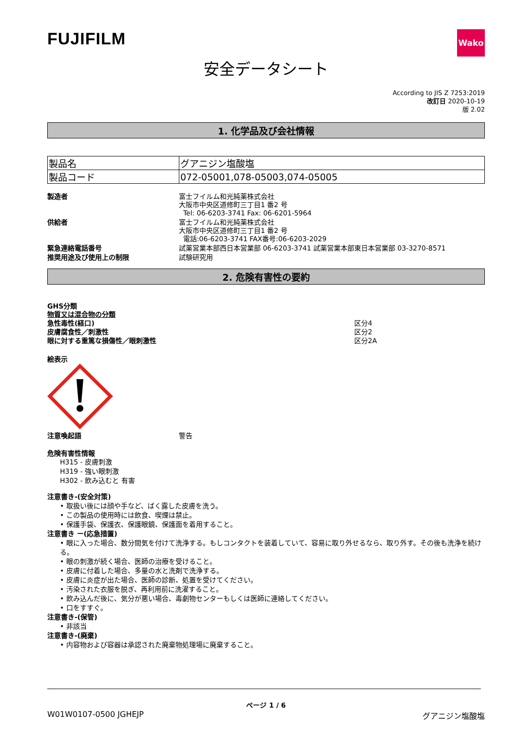FUJIFILM
Wako
安全データシート
According to JIS Z 7253:2019
改訂日 2020-10-19
版 2.02
1. 化学品及び会社情報
| 製品名 | グアニジン塩酸塩 |
| 製品コード | 072-05001,078-05003,074-05005 |
製造者 富士フイルム和光純薬株式会社
大阪市中央区道修町三丁目1 番2 号
Tel: 06-6203-3741 Fax: 06-6201-5964
供給者 富士フイルム和光純薬株式会社
大阪市中央区道修町三丁目1 番2 号
電話:06-6203-3741 FAX番号:06-6203-2029
緊急連絡電話番号 試薬営業本部西日本営業部 06-6203-3741 試薬営業本部東日本営業部 03-3270-8571
推奨用途及び使用上の制限 試験研究用
2. 危険有害性の要約
GHS分類
物質又は混合物の分類
急性毒性(経口) 区分4
皮膚腐食性／刺激性 区分2
眼に対する重篤な損傷性／眼刺激性 区分2A
絵表示
注意喚起語 警告
危険有害性情報
H315 - 皮膚刺激
H319 - 強い眼刺激
H302 - 飲み込むと 有害
注意書き-(安全対策)
• 取扱い後には顔や手など、ばく露した皮膚を洗う。
• この製品の使用時には飲食、喫煙は禁止。
• 保護手袋、保護衣、保護眼鏡、保護面を着用すること。
注意書き ー(応急措置)
• 眼に入った場合、数分間気を付けて洗浄する。もしコンタクトを装着していて、容易に取り外せるなら、取り外す。その後も洗浄を続ける。
• 眼の刺激が続く場合、医師の治療を受けること。
• 皮膚に付着した場合、多量の水と洗剤で洗浄する。
• 皮膚に炎症が出た場合、医師の診断、処置を受けてください。
• 汚染された衣服を脱ぎ、再利用前に洗濯すること。
• 飲み込んだ後に、気分が悪い場合、毒劇物センターもしくは医師に連絡してください。
• 口をすすぐ。
注意書き-(保管)
• 非該当
注意書き-(廃棄)
• 内容物および容器は承認された廃棄物処理場に廃棄すること。
ページ 1 / 6
W01W0107-0500 JGHEJP グアニジン塩酸塩